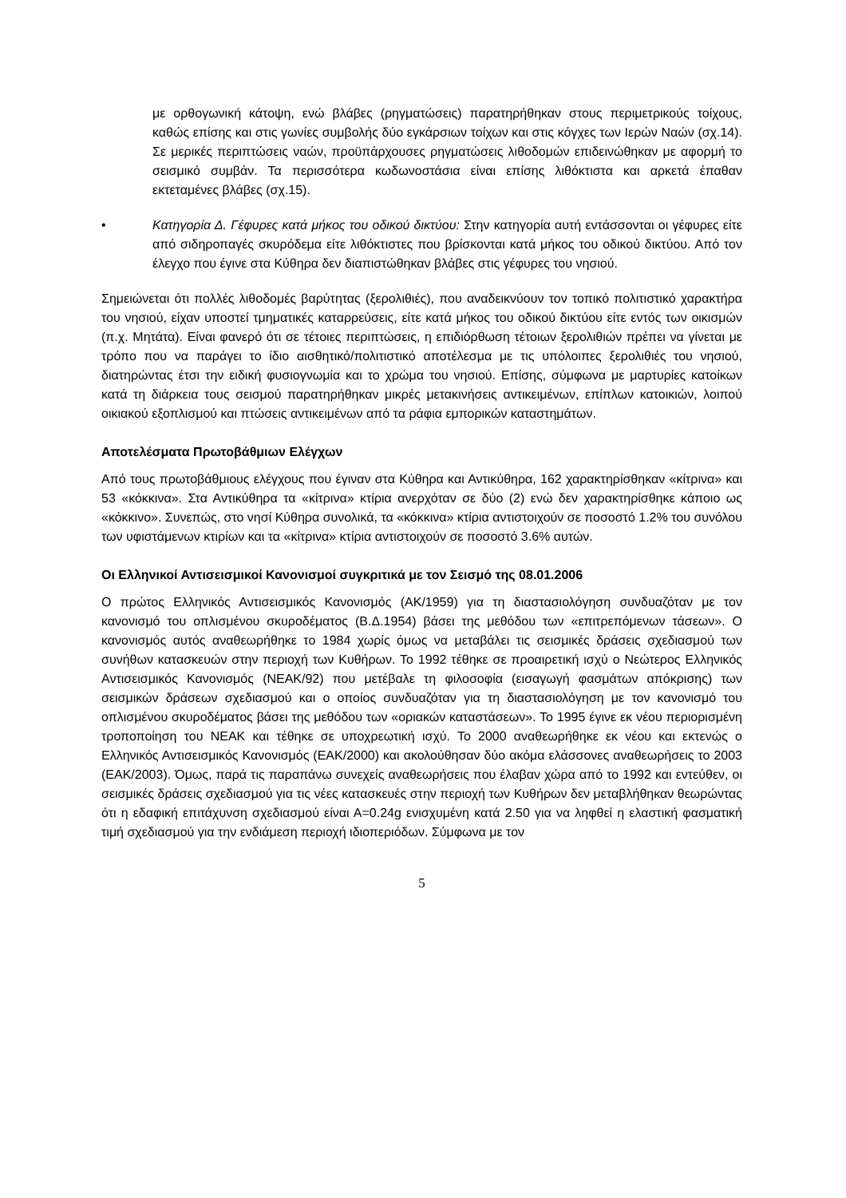με ορθογωνική κάτοψη, ενώ βλάβες (ρηγματώσεις) παρατηρήθηκαν στους περιμετρικούς τοίχους, καθώς επίσης και στις γωνίες συμβολής δύο εγκάρσιων τοίχων και στις κόγχες των Ιερών Ναών (σχ.14). Σε μερικές περιπτώσεις ναών, προϋπάρχουσες ρηγματώσεις λιθοδομών επιδεινώθηκαν με αφορμή το σεισμικό συμβάν. Τα περισσότερα κωδωνοστάσια είναι επίσης λιθόκτιστα και αρκετά έπαθαν εκτεταμένες βλάβες (σχ.15).
• Κατηγορία Δ. Γέφυρες κατά μήκος του οδικού δικτύου: Στην κατηγορία αυτή εντάσσονται οι γέφυρες είτε από σιδηροπαγές σκυρόδεμα είτε λιθόκτιστες που βρίσκονται κατά μήκος του οδικού δικτύου. Από τον έλεγχο που έγινε στα Κύθηρα δεν διαπιστώθηκαν βλάβες στις γέφυρες του νησιού.
Σημειώνεται ότι πολλές λιθοδομές βαρύτητας (ξερολιθιές), που αναδεικνύουν τον τοπικό πολιτιστικό χαρακτήρα του νησιού, είχαν υποστεί τμηματικές καταρρεύσεις, είτε κατά μήκος του οδικού δικτύου είτε εντός των οικισμών (π.χ. Μητάτα). Είναι φανερό ότι σε τέτοιες περιπτώσεις, η επιδιόρθωση τέτοιων ξερολιθιών πρέπει να γίνεται με τρόπο που να παράγει το ίδιο αισθητικό/πολιτιστικό αποτέλεσμα με τις υπόλοιπες ξερολιθιές του νησιού, διατηρώντας έτσι την ειδική φυσιογνωμία και το χρώμα του νησιού. Επίσης, σύμφωνα με μαρτυρίες κατοίκων κατά τη διάρκεια τους σεισμού παρατηρήθηκαν μικρές μετακινήσεις αντικειμένων, επίπλων κατοικιών, λοιπού οικιακού εξοπλισμού και πτώσεις αντικειμένων από τα ράφια εμπορικών καταστημάτων.
Αποτελέσματα Πρωτοβάθμιων Ελέγχων
Από τους πρωτοβάθμιους ελέγχους που έγιναν στα Κύθηρα και Αντικύθηρα, 162 χαρακτηρίσθηκαν «κίτρινα» και 53 «κόκκινα». Στα Αντικύθηρα τα «κίτρινα» κτίρια ανερχόταν σε δύο (2) ενώ δεν χαρακτηρίσθηκε κάποιο ως «κόκκινο». Συνεπώς, στο νησί Κύθηρα συνολικά, τα «κόκκινα» κτίρια αντιστοιχούν σε ποσοστό 1.2% του συνόλου των υφιστάμενων κτιρίων και τα «κίτρινα» κτίρια αντιστοιχούν σε ποσοστό 3.6% αυτών.
Οι Ελληνικοί Αντισεισμικοί Κανονισμοί συγκριτικά με τον Σεισμό της 08.01.2006
Ο πρώτος Ελληνικός Αντισεισμικός Κανονισμός (ΑΚ/1959) για τη διαστασιολόγηση συνδυαζόταν με τον κανονισμό του οπλισμένου σκυροδέματος (Β.Δ.1954) βάσει της μεθόδου των «επιτρεπόμενων τάσεων». Ο κανονισμός αυτός αναθεωρήθηκε το 1984 χωρίς όμως να μεταβάλει τις σεισμικές δράσεις σχεδιασμού των συνήθων κατασκευών στην περιοχή των Κυθήρων. Το 1992 τέθηκε σε προαιρετική ισχύ ο Νεώτερος Ελληνικός Αντισεισμικός Κανονισμός (ΝΕΑΚ/92) που μετέβαλε τη φιλοσοφία (εισαγωγή φασμάτων απόκρισης) των σεισμικών δράσεων σχεδιασμού και ο οποίος συνδυαζόταν για τη διαστασιολόγηση με τον κανονισμό του οπλισμένου σκυροδέματος βάσει της μεθόδου των «οριακών καταστάσεων». Το 1995 έγινε εκ νέου περιορισμένη τροποποίηση του ΝΕΑΚ και τέθηκε σε υποχρεωτική ισχύ. Το 2000 αναθεωρήθηκε εκ νέου και εκτενώς ο Ελληνικός Αντισεισμικός Κανονισμός (ΕΑΚ/2000) και ακολούθησαν δύο ακόμα ελάσσονες αναθεωρήσεις το 2003 (ΕΑΚ/2003). Όμως, παρά τις παραπάνω συνεχείς αναθεωρήσεις που έλαβαν χώρα από το 1992 και εντεύθεν, οι σεισμικές δράσεις σχεδιασμού για τις νέες κατασκευές στην περιοχή των Κυθήρων δεν μεταβλήθηκαν θεωρώντας ότι η εδαφική επιτάχυνση σχεδιασμού είναι Α=0.24g ενισχυμένη κατά 2.50 για να ληφθεί η ελαστική φασματική τιμή σχεδιασμού για την ενδιάμεση περιοχή ιδιοπεριόδων. Σύμφωνα με τον
5